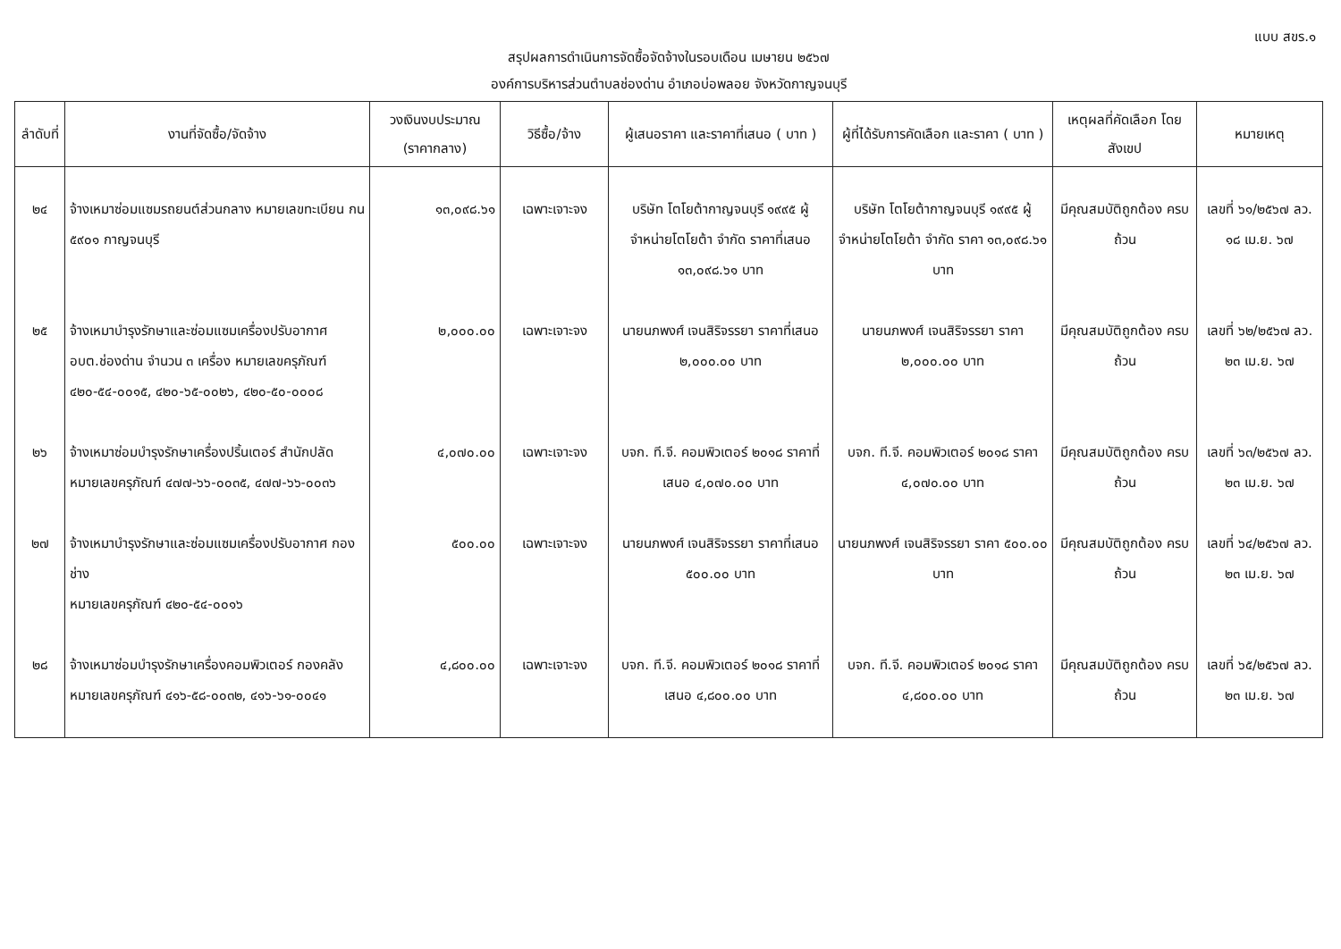แบบ สขร.๑
สรุปผลการดำเนินการจัดซื้อจัดจ้างในรอบเดือน เมษายน ๒๕๖๗
องค์การบริหารส่วนตำบลช่องด่าน อำเภอบ่อพลอย จังหวัดกาญจนบุรี
| ลำดับที่ | งานที่จัดซื้อ/จัดจ้าง | วงเงินงบประมาณ (ราคากลาง) | วิธีซื้อ/จ้าง | ผู้เสนอราคา และราคาที่เสนอ ( บาท ) | ผู้ที่ได้รับการคัดเลือก และราคา ( บาท ) | เหตุผลที่คัดเลือก โดยสังเขป | หมายเหตุ |
| --- | --- | --- | --- | --- | --- | --- | --- |
| ๒๔ | จ้างเหมาซ่อมแซมรถยนต์ส่วนกลาง หมายเลขทะเบียน กน ๕๙๐๑ กาญจนบุรี | ๑๓,๐๙๘.๖๑ | เฉพาะเจาะจง | บริษัท โตโยต้ากาญจนบุรี ๑๙๙๕ ผู้จำหน่ายโตโยต้า จำกัด ราคาที่เสนอ ๑๓,๐๙๘.๖๑ บาท | บริษัท โตโยต้ากาญจนบุรี ๑๙๙๕ ผู้จำหน่ายโตโยต้า จำกัด ราคา ๑๓,๐๙๘.๖๑ บาท | มีคุณสมบัติถูกต้อง ครบถ้วน | เลขที่ ๖๑/๒๕๖๗ ลว. ๑๘ เม.ย. ๖๗ |
| ๒๕ | จ้างเหมาบำรุงรักษาและซ่อมแซมเครื่องปรับอากาศ อบต.ช่องด่าน จำนวน ๓ เครื่อง หมายเลขครุภัณฑ์ ๔๒๐-๕๔-๐๐๑๕, ๔๒๐-๖๕-๐๐๒๖, ๔๒๐-๕๐-๐๐๐๘ | ๒,๐๐๐.๐๐ | เฉพาะเจาะจง | นายนภพงศ์ เจนสิริจรรยา ราคาที่เสนอ ๒,๐๐๐.๐๐ บาท | นายนภพงศ์ เจนสิริจรรยา ราคา ๒,๐๐๐.๐๐ บาท | มีคุณสมบัติถูกต้อง ครบถ้วน | เลขที่ ๖๒/๒๕๖๗ ลว. ๒๓ เม.ย. ๖๗ |
| ๒๖ | จ้างเหมาซ่อมบำรุงรักษาเครื่องปริ้นเตอร์ สำนักปลัด หมายเลขครุภัณฑ์ ๔๗๗-๖๖-๐๐๓๕, ๔๗๗-๖๖-๐๐๓๖ | ๔,๐๗๐.๐๐ | เฉพาะเจาะจง | บจก. ที.จี. คอมพิวเตอร์ ๒๐๑๘ ราคาที่เสนอ ๔,๐๗๐.๐๐ บาท | บจก. ที.จี. คอมพิวเตอร์ ๒๐๑๘ ราคา ๔,๐๗๐.๐๐ บาท | มีคุณสมบัติถูกต้อง ครบถ้วน | เลขที่ ๖๓/๒๕๖๗ ลว. ๒๓ เม.ย. ๖๗ |
| ๒๗ | จ้างเหมาบำรุงรักษาและซ่อมแซมเครื่องปรับอากาศ กองช่าง หมายเลขครุภัณฑ์ ๔๒๐-๕๔-๐๐๑๖ | ๕๐๐.๐๐ | เฉพาะเจาะจง | นายนภพงศ์ เจนสิริจรรยา ราคาที่เสนอ ๕๐๐.๐๐ บาท | นายนภพงศ์ เจนสิริจรรยา ราคา ๕๐๐.๐๐ บาท | มีคุณสมบัติถูกต้อง ครบถ้วน | เลขที่ ๖๔/๒๕๖๗ ลว. ๒๓ เม.ย. ๖๗ |
| ๒๘ | จ้างเหมาซ่อมบำรุงรักษาเครื่องคอมพิวเตอร์ กองคลัง หมายเลขครุภัณฑ์ ๔๑๖-๕๘-๐๐๓๒, ๔๑๖-๖๑-๐๐๔๑ | ๔,๘๐๐.๐๐ | เฉพาะเจาะจง | บจก. ที.จี. คอมพิวเตอร์ ๒๐๑๘ ราคาที่เสนอ ๔,๘๐๐.๐๐ บาท | บจก. ที.จี. คอมพิวเตอร์ ๒๐๑๘ ราคา ๔,๘๐๐.๐๐ บาท | มีคุณสมบัติถูกต้อง ครบถ้วน | เลขที่ ๖๕/๒๕๖๗ ลว. ๒๓ เม.ย. ๖๗ |